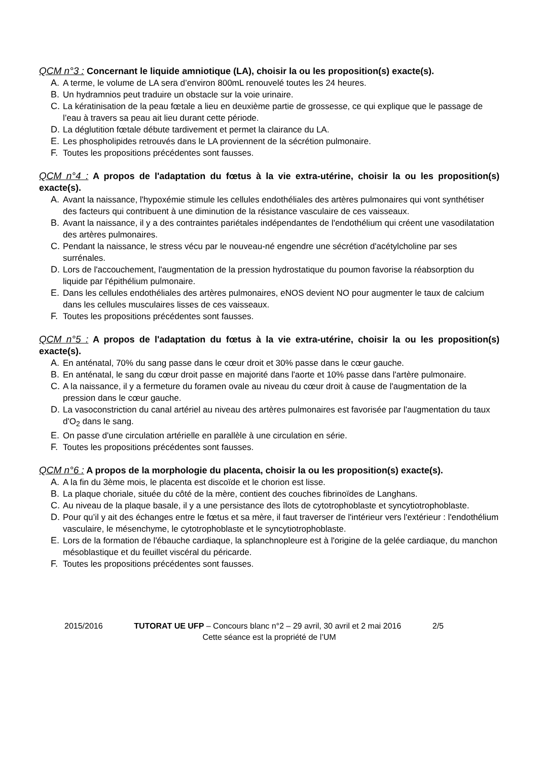QCM n°3 : Concernant le liquide amniotique (LA), choisir la ou les proposition(s) exacte(s).
A. A terme, le volume de LA sera d’environ 800mL renouvelé toutes les 24 heures.
B. Un hydramnios peut traduire un obstacle sur la voie urinaire.
C. La kératinisation de la peau fœtale a lieu en deuxième partie de grossesse, ce qui explique que le passage de l’eau à travers sa peau ait lieu durant cette période.
D. La déglutition fœtale débute tardivement et permet la clairance du LA.
E. Les phospholipides retrouvés dans le LA proviennent de la sécrétion pulmonaire.
F. Toutes les propositions précédentes sont fausses.
QCM n°4 : A propos de l'adaptation du fœtus à la vie extra-utérine, choisir la ou les proposition(s) exacte(s).
A. Avant la naissance, l'hypoxémie stimule les cellules endothéliales des artères pulmonaires qui vont synthétiser des facteurs qui contribuent à une diminution de la résistance vasculaire de ces vaisseaux.
B. Avant la naissance, il y a des contraintes pariétales indépendantes de l'endothélium qui créent une vasodilatation des artères pulmonaires.
C. Pendant la naissance, le stress vécu par le nouveau-né engendre une sécrétion d'acétylcholine par ses surrénales.
D. Lors de l'accouchement, l'augmentation de la pression hydrostatique du poumon favorise la réabsorption du liquide par l'épithélium pulmonaire.
E. Dans les cellules endothéliales des artères pulmonaires, eNOS devient NO pour augmenter le taux de calcium dans les cellules musculaires lisses de ces vaisseaux.
F. Toutes les propositions précédentes sont fausses.
QCM n°5 : A propos de l'adaptation du fœtus à la vie extra-utérine, choisir la ou les proposition(s) exacte(s).
A. En anténatal, 70% du sang passe dans le cœur droit et 30% passe dans le cœur gauche.
B. En anténatal, le sang du cœur droit passe en majorité dans l'aorte et 10% passe dans l'artère pulmonaire.
C. A la naissance, il y a fermeture du foramen ovale au niveau du cœur droit à cause de l'augmentation de la pression dans le cœur gauche.
D. La vasoconstriction du canal artériel au niveau des artères pulmonaires est favorisée par l'augmentation du taux d'O<sub>2</sub> dans le sang.
E. On passe d'une circulation artérielle en parallèle à une circulation en série.
F. Toutes les propositions précédentes sont fausses.
QCM n°6 : A propos de la morphologie du placenta, choisir la ou les proposition(s) exacte(s).
A. A la fin du 3ème mois, le placenta est discoïde et le chorion est lisse.
B. La plaque choriale, située du côté de la mère, contient des couches fibrinoïdes de Langhans.
C. Au niveau de la plaque basale, il y a une persistance des îlots de cytotrophoblaste et syncytiotrophoblaste.
D. Pour qu’il y ait des échanges entre le fœtus et sa mère, il faut traverser de l'intérieur vers l'extérieur : l'endothélium vasculaire, le mésenchyme, le cytotrophoblaste et le syncytiotrophoblaste.
E. Lors de la formation de l'ébauche cardiaque, la splanchnopleure est à l'origine de la gelée cardiaque, du manchon mésoblastique et du feuillet viscéral du péricarde.
F. Toutes les propositions précédentes sont fausses.
2015/2016 TUTORAT UE UFP – Concours blanc n°2 – 29 avril, 30 avril et 2 mai 2016 2/5
Cette séance est la propriété de l’UM